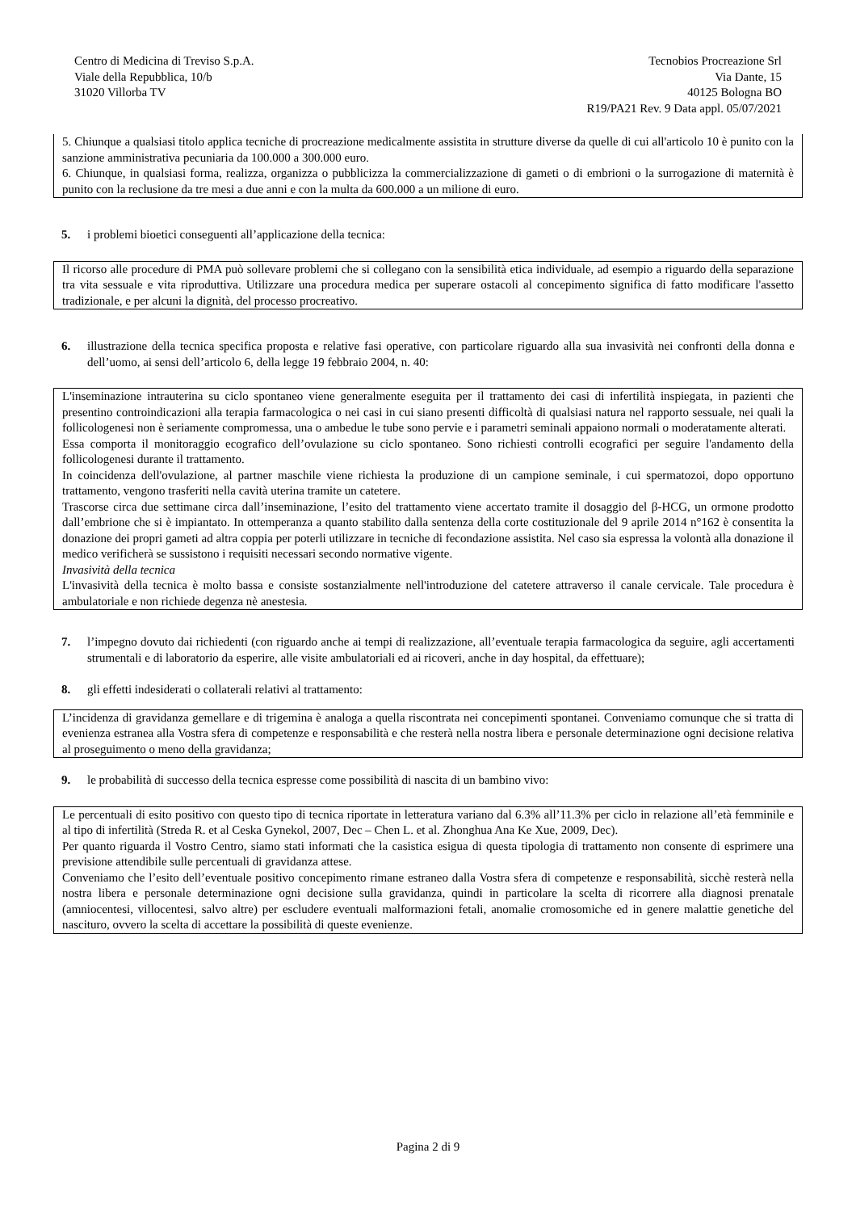Centro di Medicina di Treviso S.p.A.
Viale della Repubblica, 10/b
31020 Villorba TV
Tecnobios Procreazione Srl
Via Dante, 15
40125 Bologna BO
R19/PA21 Rev. 9 Data appl. 05/07/2021
5. Chiunque a qualsiasi titolo applica tecniche di procreazione medicalmente assistita in strutture diverse da quelle di cui all'articolo 10 è punito con la sanzione amministrativa pecuniaria da 100.000 a 300.000 euro.
6. Chiunque, in qualsiasi forma, realizza, organizza o pubblicizza la commercializzazione di gameti o di embrioni o la surrogazione di maternità è punito con la reclusione da tre mesi a due anni e con la multa da 600.000 a un milione di euro.
5. i problemi bioetici conseguenti all’applicazione della tecnica:
Il ricorso alle procedure di PMA può sollevare problemi che si collegano con la sensibilità etica individuale, ad esempio a riguardo della separazione tra vita sessuale e vita riproduttiva. Utilizzare una procedura medica per superare ostacoli al concepimento significa di fatto modificare l'assetto tradizionale, e per alcuni la dignità, del processo procreativo.
6. illustrazione della tecnica specifica proposta e relative fasi operative, con particolare riguardo alla sua invasività nei confronti della donna e dell’uomo, ai sensi dell’articolo 6, della legge 19 febbraio 2004, n. 40:
L'inseminazione intrauterina su ciclo spontaneo viene generalmente eseguita per il trattamento dei casi di infertilità inspiegata, in pazienti che presentino controindicazioni alla terapia farmacologica o nei casi in cui siano presenti difficoltà di qualsiasi natura nel rapporto sessuale, nei quali la follicologenesi non è seriamente compromessa, una o ambedue le tube sono pervie e i parametri seminali appaiono normali o moderatamente alterati.
Essa comporta il monitoraggio ecografico dell’ovulazione su ciclo spontaneo. Sono richiesti controlli ecografici per seguire l'andamento della follicologenesi durante il trattamento.
In coincidenza dell'ovulazione, al partner maschile viene richiesta la produzione di un campione seminale, i cui spermatozoi, dopo opportuno trattamento, vengono trasferiti nella cavità uterina tramite un catetere.
Trascorse circa due settimane circa dall’inseminazione, l’esito del trattamento viene accertato tramite il dosaggio del β-HCG, un ormone prodotto dall’embrione che si è impiantato. In ottemperanza a quanto stabilito dalla sentenza della corte costituzionale del 9 aprile 2014 n°162 è consentita la donazione dei propri gameti ad altra coppia per poterli utilizzare in tecniche di fecondazione assistita. Nel caso sia espressa la volontà alla donazione il medico verificherà se sussistono i requisiti necessari secondo normative vigente.
Invasività della tecnica
L'invasività della tecnica è molto bassa e consiste sostanzialmente nell'introduzione del catetere attraverso il canale cervicale. Tale procedura è ambulatoriale e non richiede degenza nè anestesia.
7. l’impegno dovuto dai richiedenti (con riguardo anche ai tempi di realizzazione, all’eventuale terapia farmacologica da seguire, agli accertamenti strumentali e di laboratorio da esperire, alle visite ambulatoriali ed ai ricoveri, anche in day hospital, da effettuare);
8. gli effetti indesiderati o collaterali relativi al trattamento:
L’incidenza di gravidanza gemellare e di trigemina è analoga a quella riscontrata nei concepimenti spontanei. Conveniamo comunque che si tratta di evenienza estranea alla Vostra sfera di competenze e responsabilità e che resterà nella nostra libera e personale determinazione ogni decisione relativa al proseguimento o meno della gravidanza;
9. le probabilità di successo della tecnica espresse come possibilità di nascita di un bambino vivo:
Le percentuali di esito positivo con questo tipo di tecnica riportate in letteratura variano dal 6.3% all’11.3% per ciclo in relazione all’età femminile e al tipo di infertilità (Streda R. et al Ceska Gynekol, 2007, Dec – Chen L. et al. Zhonghua Ana Ke Xue, 2009, Dec).
Per quanto riguarda il Vostro Centro, siamo stati informati che la casistica esigua di questa tipologia di trattamento non consente di esprimere una previsione attendibile sulle percentuali di gravidanza attese.
Conveniamo che l’esito dell’eventuale positivo concepimento rimane estraneo dalla Vostra sfera di competenze e responsabilità, sicchè resterà nella nostra libera e personale determinazione ogni decisione sulla gravidanza, quindi in particolare la scelta di ricorrere alla diagnosi prenatale (amniocentesi, villocentesi, salvo altre) per escludere eventuali malformazioni fetali, anomalie cromosomiche ed in genere malattie genetiche del nascituro, ovvero la scelta di accettare la possibilità di queste evenienze.
Pagina 2 di 9